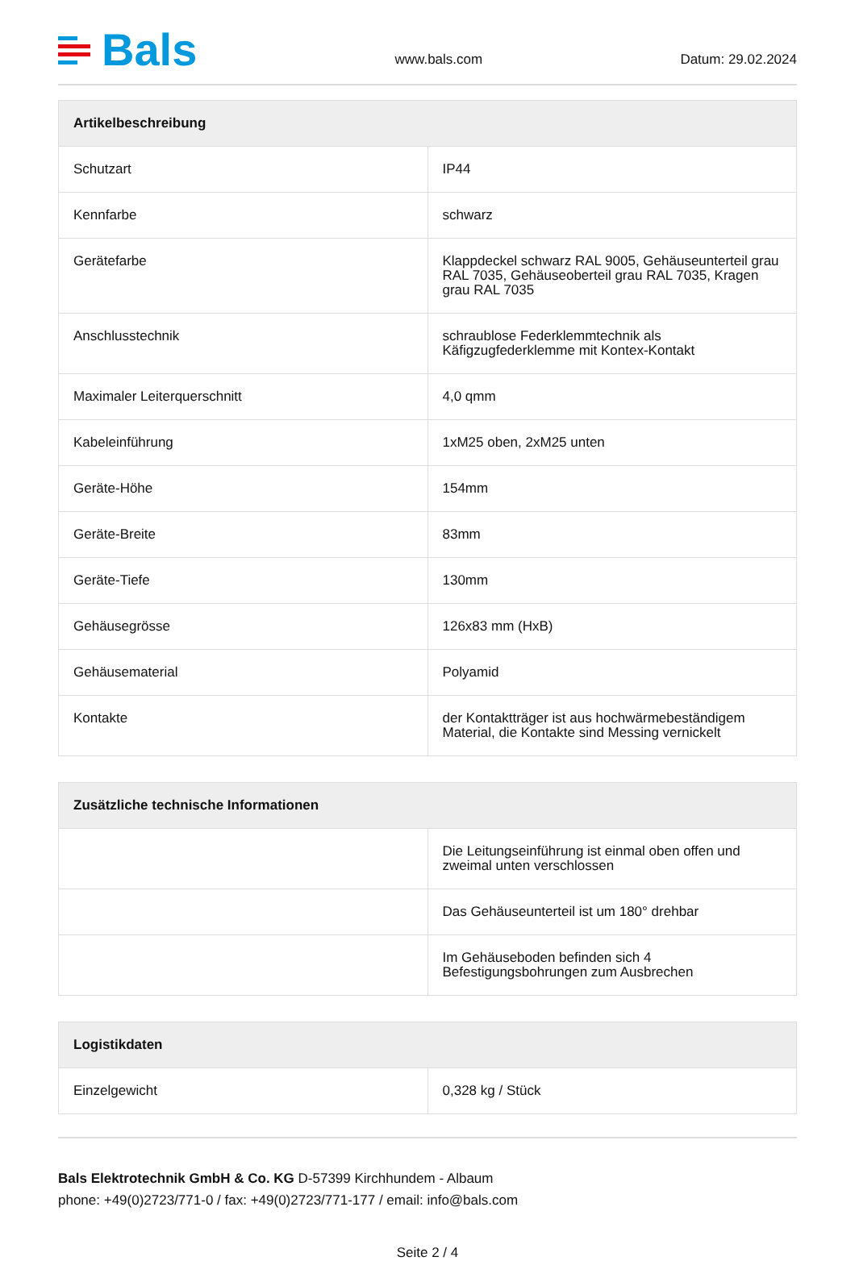Bals
www.bals.com
Datum: 29.02.2024
| Artikelbeschreibung | |
| --- | --- |
| Schutzart | IP44 |
| Kennfarbe | schwarz |
| Gerätefarbe | Klappdeckel schwarz RAL 9005, Gehäuseunterteil grau RAL 7035, Gehäuseoberteil grau RAL 7035, Kragen grau RAL 7035 |
| Anschlusstechnik | schraublose Federklemmtechnik als Käfigzugfederklemme mit Kontex-Kontakt |
| Maximaler Leiterquerschnitt | 4,0 qmm |
| Kabeleinführung | 1xM25 oben, 2xM25 unten |
| Geräte-Höhe | 154mm |
| Geräte-Breite | 83mm |
| Geräte-Tiefe | 130mm |
| Gehäusegrösse | 126x83 mm (HxB) |
| Gehäusematerial | Polyamid |
| Kontakte | der Kontaktträger ist aus hochwärmebeständigem Material, die Kontakte sind Messing vernickelt |
| Zusätzliche technische Informationen | |
| --- | --- |
| | Die Leitungseinführung ist einmal oben offen und zweimal unten verschlossen |
| | Das Gehäuseunterteil ist um 180° drehbar |
| | Im Gehäuseboden befinden sich 4 Befestigungsbohrungen zum Ausbrechen |
| Logistikdaten | |
| --- | --- |
| Einzelgewicht | 0,328 kg / Stück |
Bals Elektrotechnik GmbH & Co. KG D-57399 Kirchhundem - Albaum
phone: +49(0)2723/771-0 / fax: +49(0)2723/771-177 / email: info@bals.com
Seite 2 / 4